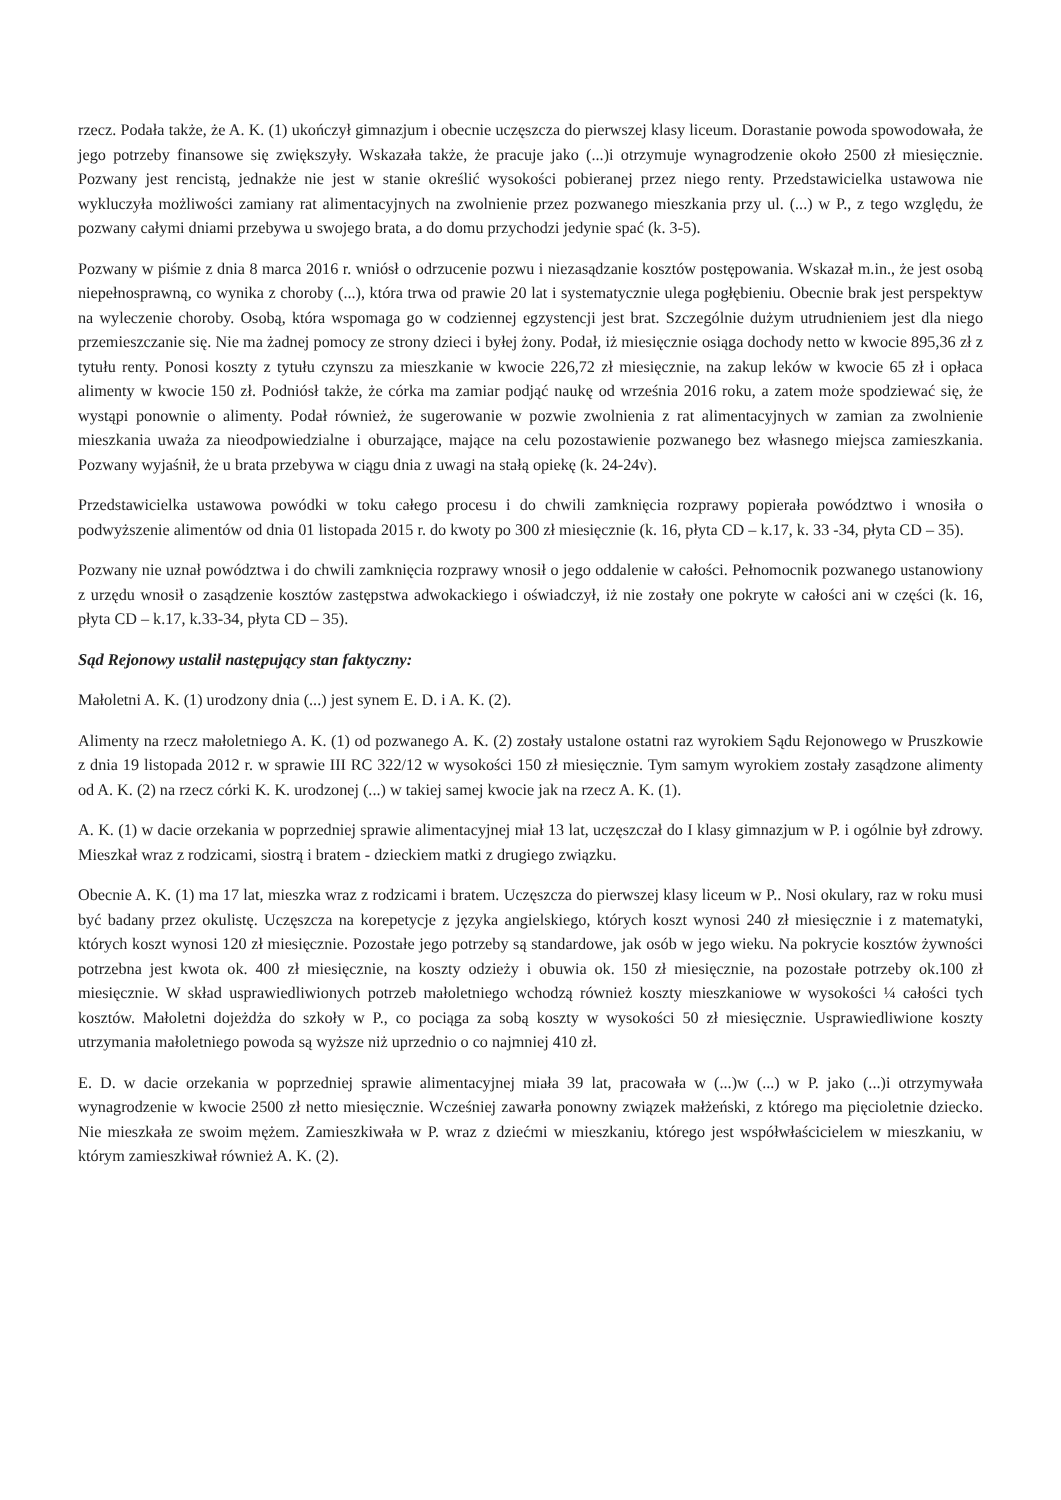rzecz. Podała także, że A. K. (1) ukończył gimnazjum i obecnie uczęszcza do pierwszej klasy liceum. Dorastanie powoda spowodowała, że jego potrzeby finansowe się zwiększyły. Wskazała także, że pracuje jako (...)i otrzymuje wynagrodzenie około 2500 zł miesięcznie. Pozwany jest rencistą, jednakże nie jest w stanie określić wysokości pobieranej przez niego renty. Przedstawicielka ustawowa nie wykluczyła możliwości zamiany rat alimentacyjnych na zwolnienie przez pozwanego mieszkania przy ul. (...) w P., z tego względu, że pozwany całymi dniami przebywa u swojego brata, a do domu przychodzi jedynie spać (k. 3-5).
Pozwany w piśmie z dnia 8 marca 2016 r. wniósł o odrzucenie pozwu i niezasądzanie kosztów postępowania. Wskazał m.in., że jest osobą niepełnosprawną, co wynika z choroby (...), która trwa od prawie 20 lat i systematycznie ulega pogłębieniu. Obecnie brak jest perspektyw na wyleczenie choroby. Osobą, która wspomaga go w codziennej egzystencji jest brat. Szczególnie dużym utrudnieniem jest dla niego przemieszczanie się. Nie ma żadnej pomocy ze strony dzieci i byłej żony. Podał, iż miesięcznie osiąga dochody netto w kwocie 895,36 zł z tytułu renty. Ponosi koszty z tytułu czynszu za mieszkanie w kwocie 226,72 zł miesięcznie, na zakup leków w kwocie 65 zł i opłaca alimenty w kwocie 150 zł. Podniósł także, że córka ma zamiar podjąć naukę od września 2016 roku, a zatem może spodziewać się, że wystąpi ponownie o alimenty. Podał również, że sugerowanie w pozwie zwolnienia z rat alimentacyjnych w zamian za zwolnienie mieszkania uważa za nieodpowiedzialne i oburzające, mające na celu pozostawienie pozwanego bez własnego miejsca zamieszkania. Pozwany wyjaśnił, że u brata przebywa w ciągu dnia z uwagi na stałą opiekę (k. 24-24v).
Przedstawicielka ustawowa powódki w toku całego procesu i do chwili zamknięcia rozprawy popierała powództwo i wnosiła o podwyższenie alimentów od dnia 01 listopada 2015 r. do kwoty po 300 zł miesięcznie (k. 16, płyta CD – k.17, k. 33 -34, płyta CD – 35).
Pozwany nie uznał powództwa i do chwili zamknięcia rozprawy wnosił o jego oddalenie w całości. Pełnomocnik pozwanego ustanowiony z urzędu wnosił o zasądzenie kosztów zastępstwa adwokackiego i oświadczył, iż nie zostały one pokryte w całości ani w części (k. 16, płyta CD – k.17, k.33-34, płyta CD – 35).
Sąd Rejonowy ustalił następujący stan faktyczny:
Małoletni A. K. (1) urodzony dnia (...) jest synem E. D. i A. K. (2).
Alimenty na rzecz małoletniego A. K. (1) od pozwanego A. K. (2) zostały ustalone ostatni raz wyrokiem Sądu Rejonowego w Pruszkowie z dnia 19 listopada 2012 r. w sprawie III RC 322/12 w wysokości 150 zł miesięcznie. Tym samym wyrokiem zostały zasądzone alimenty od A. K. (2) na rzecz córki K. K. urodzonej (...) w takiej samej kwocie jak na rzecz A. K. (1).
A. K. (1) w dacie orzekania w poprzedniej sprawie alimentacyjnej miał 13 lat, uczęszczał do I klasy gimnazjum w P. i ogólnie był zdrowy. Mieszkał wraz z rodzicami, siostrą i bratem - dzieckiem matki z drugiego związku.
Obecnie A. K. (1) ma 17 lat, mieszka wraz z rodzicami i bratem. Uczęszcza do pierwszej klasy liceum w P.. Nosi okulary, raz w roku musi być badany przez okulistę. Uczęszcza na korepetycje z języka angielskiego, których koszt wynosi 240 zł miesięcznie i z matematyki, których koszt wynosi 120 zł miesięcznie. Pozostałe jego potrzeby są standardowe, jak osób w jego wieku. Na pokrycie kosztów żywności potrzebna jest kwota ok. 400 zł miesięcznie, na koszty odzieży i obuwia ok. 150 zł miesięcznie, na pozostałe potrzeby ok.100 zł miesięcznie. W skład usprawiedliwionych potrzeb małoletniego wchodzą również koszty mieszkaniowe w wysokości ¼ całości tych kosztów. Małoletni dojeżdża do szkoły w P., co pociąga za sobą koszty w wysokości 50 zł miesięcznie. Usprawiedliwione koszty utrzymania małoletniego powoda są wyższe niż uprzednio o co najmniej 410 zł.
E. D. w dacie orzekania w poprzedniej sprawie alimentacyjnej miała 39 lat, pracowała w (...)w (...) w P. jako (...)i otrzymywała wynagrodzenie w kwocie 2500 zł netto miesięcznie. Wcześniej zawarła ponowny związek małżeński, z którego ma pięcioletnie dziecko. Nie mieszkała ze swoim mężem. Zamieszkiwała w P. wraz z dziećmi w mieszkaniu, którego jest współwłaścicielem w mieszkaniu, w którym zamieszkiwał również A. K. (2).